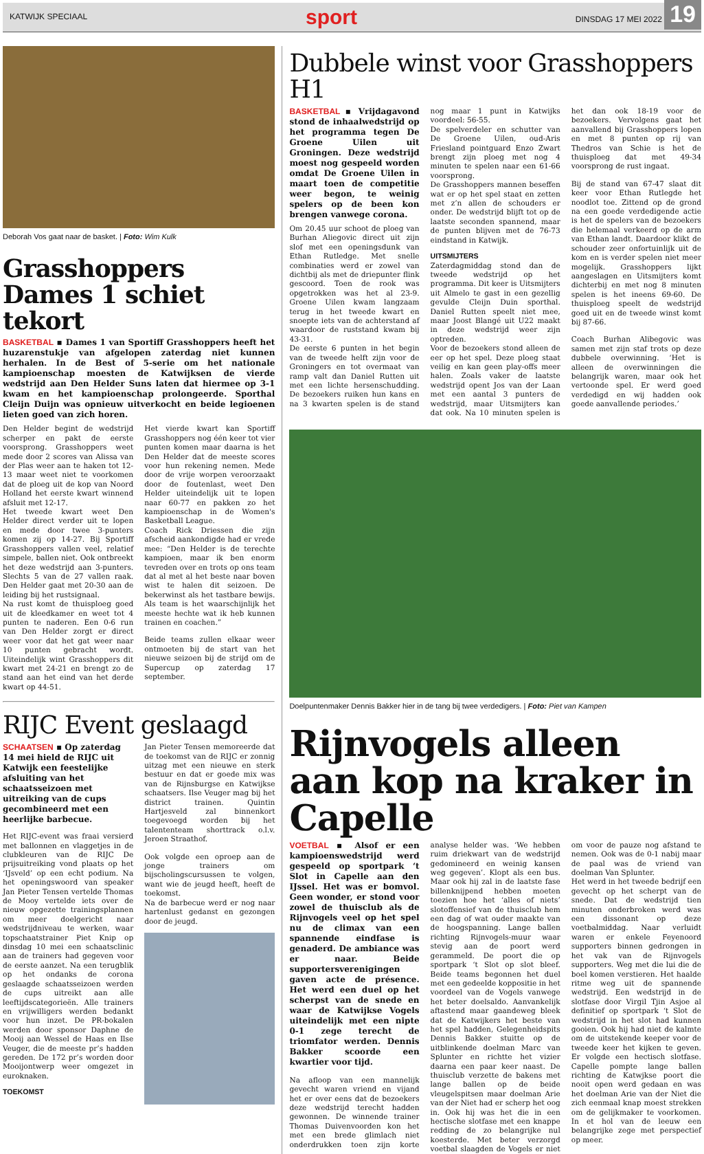KATWIJK SPECIAAL sport DINSDAG 17 MEI 2022 19
Deborah Vos gaat naar de basket. | Foto: Wim Kulk
Grasshoppers Dames 1 schiet tekort
BASKETBAL ▪ Dames 1 van Sportiff Grasshoppers heeft het huzarenstukje van afgelopen zaterdag niet kunnen herhalen. In de Best of 5-serie om het nationale kampioenschap moesten de Katwijksen de vierde wedstrijd aan Den Helder Suns laten dat hiermee op 3-1 kwam en het kampioenschap prolongeerde. Sporthal Cleijn Duijn was opnieuw uitverkocht en beide legioenen lieten goed van zich horen.
Den Helder begint de wedstrijd scherper en pakt de eerste voorsprong. Grasshoppers weet mede door 2 scores van Alissa van der Plas weer aan te haken tot 12-13 maar weet niet te voorkomen dat de ploeg uit de kop van Noord Holland het eerste kwart winnend afsluit met 12-17.
Het tweede kwart weet Den Helder direct verder uit te lopen en mede door twee 3-punters komen zij op 14-27. Bij Sportiff Grasshoppers vallen veel, relatief simpele, ballen niet. Ook ontbreekt het deze wedstrijd aan 3-punters. Slechts 5 van de 27 vallen raak. Den Helder gaat met 20-30 aan de leiding bij het rustsignaal.
Na rust komt de thuisploeg goed uit de kleedkamer en weet tot 4 punten te naderen. Een 0-6 run van Den Helder zorgt er direct weer voor dat het gat weer naar 10 punten gebracht wordt. Uiteindelijk wint Grasshoppers dit kwart met 24-21 en brengt zo de stand aan het eind van het derde kwart op 44-51.
Het vierde kwart kan Sportiff Grasshoppers nog één keer tot vier punten komen maar daarna is het Den Helder dat de meeste scores voor hun rekening nemen. Mede door de vrije worpen veroorzaakt door de foutenlast, weet Den Helder uiteindelijk uit te lopen naar 60-77 en pakken zo het kampioenschap in de Women's Basketball League.
Coach Rick Driessen die zijn afscheid aankondigde had er vrede mee: “Den Helder is de terechte kampioen, maar ik ben enorm tevreden over en trots op ons team dat al met al het beste naar boven wist te halen dit seizoen. De bekerwinst als het tastbare bewijs. Als team is het waarschijnlijk het meeste hechte wat ik heb kunnen trainen en coachen.”
Beide teams zullen elkaar weer ontmoeten bij de start van het nieuwe seizoen bij de strijd om de Supercup op zaterdag 17 september.
RIJC Event geslaagd
SCHAATSEN ▪ Op zaterdag 14 mei hield de RIJC uit Katwijk een feestelijke afsluiting van het schaatsseizoen met uitreiking van de cups gecombineerd met een heerlijke barbecue.
Het RIJC-event was fraai versierd met ballonnen en vlaggetjes in de clubkleuren van de RIJC De prijsuitreiking vond plaats op het ‘IJsveld’ op een echt podium. Na het openingswoord van speaker Jan Pieter Tensen vertelde Thomas de Mooy vertelde iets over de nieuw opgezette trainingsplannen om meer doelgericht naar wedstrijdniveau te werken, waar topschaatstrainer Piet Knip op dinsdag 10 mei een schaatsclinic aan de trainers had gegeven voor de eerste aanzet. Na een terugblik op het ondanks de corona geslaagde schaatsseizoen werden de cups uitreikt aan alle leeftijdscategorieën. Alle trainers en vrijwilligers werden bedankt voor hun inzet. De PR-bokalen werden door sponsor Daphne de Mooij aan Wessel de Haas en Ilse Veuger, die de meeste pr’s hadden gereden. De 172 pr’s worden door Mooijontwerp weer omgezet in euroknaken.
TOEKOMST
Jan Pieter Tensen memoreerde dat de toekomst van de RIJC er zonnig uitzag met een nieuwe en sterk bestuur en dat er goede mix was van de Rijnsburgse en Katwijkse schaatsers. Ilse Veuger mag bij het district trainen. Quintin Hartjesveld zal binnenkort toegevoegd worden bij het talententeam shorttrack o.l.v. Jeroen Straathof.
Ook volgde een oproep aan de jonge trainers om bijscholingscursussen te volgen, want wie de jeugd heeft, heeft de toekomst.
Na de barbecue werd er nog naar hartenlust gedanst en gezongen door de jeugd.
Dubbele winst voor Grasshoppers H1
BASKETBAL ▪ Vrijdagavond stond de inhaalwedstrijd op het programma tegen De Groene Uilen uit Groningen. Deze wedstrijd moest nog gespeeld worden omdat De Groene Uilen in maart toen de competitie weer begon, te weinig spelers op de been kon brengen vanwege corona.
Om 20.45 uur schoot de ploeg van Burhan Aliegovic direct uit zijn slof met een openingsdunk van Ethan Rutledge. Met snelle combinaties werd er zowel van dichtbij als met de driepunter flink gescoord. Toen de rook was opgetrokken was het al 23-9. Groene Uilen kwam langzaam terug in het tweede kwart en snoepte iets van de achterstand af waardoor de ruststand kwam bij 43-31.
De eerste 6 punten in het begin van de tweede helft zijn voor de Groningers en tot overmaat van ramp valt dan Daniel Rutten uit met een lichte hersenschudding. De bezoekers ruiken hun kans en na 3 kwarten spelen is de stand nog maar 1 punt in Katwijks voordeel: 56-55.
De spelverdeler en schutter van De Groene Uilen, oud-Aris Friesland pointguard Enzo Zwart brengt zijn ploeg met nog 4 minuten te spelen naar een 61-66 voorsprong.
De Grasshoppers mannen beseffen wat er op het spel staat en zetten met z’n allen de schouders er onder. De wedstrijd blijft tot op de laatste seconden spannend, maar de punten blijven met de 76-73 eindstand in Katwijk.
UITSMIJTERS
Zaterdagmiddag stond dan de tweede wedstrijd op het programma. Dit keer is Uitsmijters uit Almelo te gast in een gezellig gevulde Cleijn Duin sporthal. Daniel Rutten speelt niet mee, maar Joost Blangé uit U22 maakt in deze wedstrijd weer zijn optreden.
Voor de bezoekers stond alleen de eer op het spel. Deze ploeg staat veilig en kan geen play-offs meer halen. Zoals vaker de laatste wedstrijd opent Jos van der Laan met een aantal 3 punters de wedstrijd, maar Uitsmijters kan dat ook. Na 10 minuten spelen is het dan ook 18-19 voor de bezoekers. Vervolgens gaat het aanvallend bij Grasshoppers lopen en met 8 punten op rij van Thedros van Schie is het de thuisploeg dat met 49-34 voorsprong de rust ingaat.
Bij de stand van 67-47 slaat dit keer voor Ethan Rutlegde het noodlot toe. Zittend op de grond na een goede verdedigende actie is het de spelers van de bezoekers die helemaal verkeerd op de arm van Ethan landt. Daardoor klikt de schouder zeer onfortuinlijk uit de kom en is verder spelen niet meer mogelijk. Grasshoppers lijkt aangeslagen en Uitsmijters komt dichterbij en met nog 8 minuten spelen is het ineens 69-60. De thuisploeg speelt de wedstrijd goed uit en de tweede winst komt bij 87-66.
Coach Burhan Alibegovic was samen met zijn staf trots op deze dubbele overwinning. ‘Het is alleen de overwinningen die belangrijk waren, maar ook het vertoonde spel. Er werd goed verdedigd en wij hadden ook goede aanvallende periodes.’
Doelpuntenmaker Dennis Bakker hier in de tang bij twee verdedigers. | Foto: Piet van Kampen
Rijnvogels alleen aan kop na kraker in Capelle
VOETBAL ▪ Alsof er een kampioenswedstrijd werd gespeeld op sportpark ‘t Slot in Capelle aan den IJssel. Het was er bomvol. Geen wonder, er stond voor zowel de thuisclub als de Rijnvogels veel op het spel nu de climax van een spannende eindfase is genaderd. De ambiance was er naar. Beide supportersverenigingen gaven acte de présence. Het werd een duel op het scherpst van de snede en waar de Katwijkse Vogels uiteindelijk met een nipte 0-1 zege terecht de triomfator werden. Dennis Bakker scoorde een kwartier voor tijd.
Na afloop van een mannelijk gevecht waren vriend en vijand het er over eens dat de bezoekers deze wedstrijd terecht hadden gewonnen. De winnende trainer Thomas Duivenvoorden kon het met een brede glimlach niet onderdrukken toen zijn korte analyse helder was. ‘We hebben ruim driekwart van de wedstrijd gedomineerd en weinig kansen weg gegeven’. Klopt als een bus. Maar ook hij zal in de laatste fase billenknijpend hebben moeten toezien hoe het ‘alles of niets’ slotoffensief van de thuisclub hem een dag of wat ouder maakte van de hoogspanning. Lange ballen richting Rijnvogels-muur waar stevig aan de poort werd gerammeld. De poort die op sportpark ‘t Slot op slot bleef. Beide teams begonnen het duel met een gedeelde koppositie in het voordeel van de Vogels vanwege het beter doelsaldo. Aanvankelijk aftastend maar gaandeweg bleek dat de Katwijkers het beste van het spel hadden, Gelegenheidspits Dennis Bakker stuitte op de uitblinkende doelman Marc van Splunter en richtte het vizier daarna een paar keer naast. De thuisclub verzette de bakens met lange ballen op de beide vleugelspitsen maar doelman Arie van der Niet had er scherp het oog in. Ook hij was het die in een hectische slotfase met een knappe redding de zo belangrijke nul koesterde. Met beter verzorgd voetbal slaagden de Vogels er niet om voor de pauze nog afstand te nemen. Ook was de 0-1 nabij maar de paal was de vriend van doelman Van Splunter.
Het werd in het tweede bedrijf een gevecht op het scherpt van de snede. Dat de wedstrijd tien minuten onderbroken werd was een dissonant op deze voetbalmiddag. Naar verluidt waren er enkele Feyenoord supporters binnen gedrongen in het vak van de Rijnvogels supporters. Weg met die lui die de boel komen verstieren. Het haalde ritme weg uit de spannende wedstrijd. Een wedstrijd in de slotfase door Virgil Tjin Asjoe al definitief op sportpark ‘t Slot de wedstrijd in het slot had kunnen gooien. Ook hij had niet de kalmte om de uitstekende keeper voor de tweede keer het kijken te geven. Er volgde een hectisch slotfase. Capelle pompte lange ballen richting de Katwjkse poort die nooit open werd gedaan en was het doelman Arie van der Niet die zich eenmaal knap moest strekken om de gelijkmaker te voorkomen. In et hol van de leeuw een belangrijke zege met perspectief op meer.